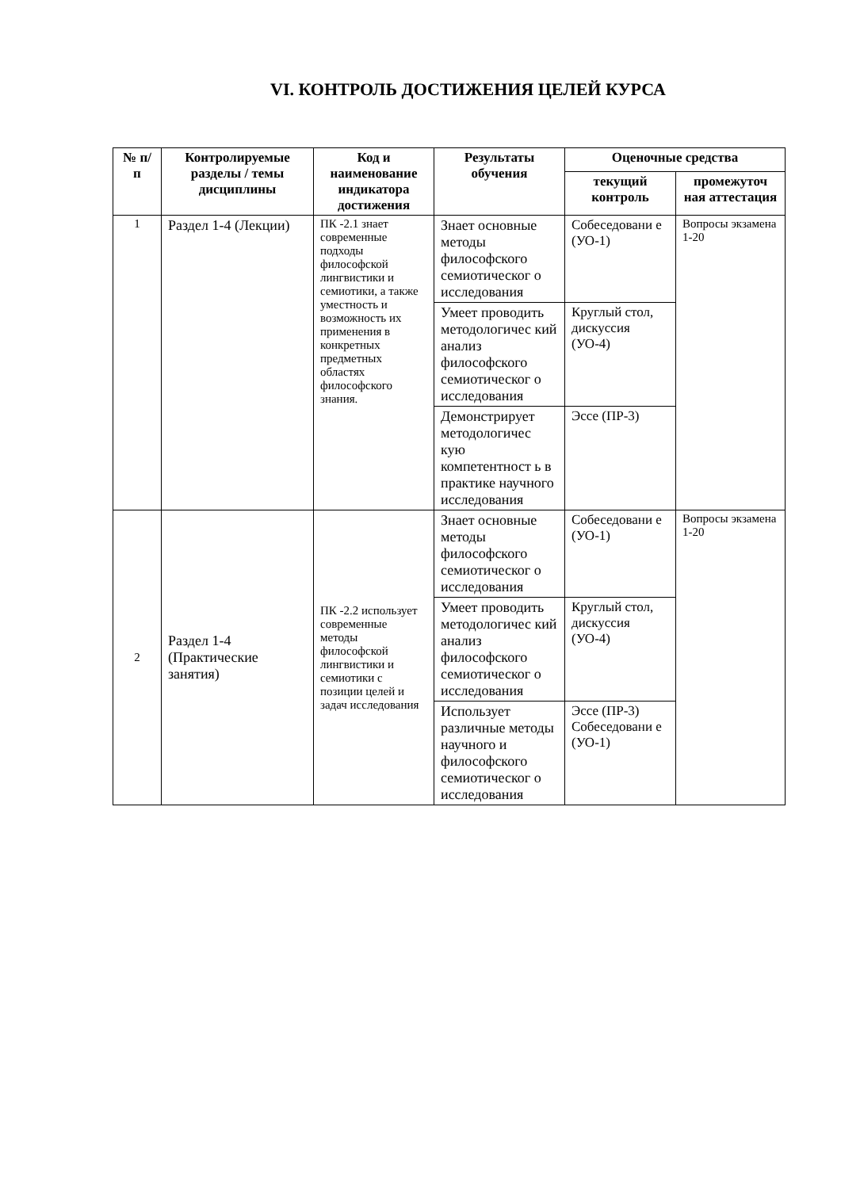VI. КОНТРОЛЬ ДОСТИЖЕНИЯ ЦЕЛЕЙ КУРСА
| № п/п | Контролируемые разделы / темы дисциплины | Код и наименование индикатора достижения | Результаты обучения | Оценочные средства | |
| --- | --- | --- | --- | --- | --- |
| | | | | текущий контроль | промежуточ ная аттестация |
| 1 | Раздел 1-4 (Лекции) | ПК -2.1 знает современные подходы философской лингвистики и семиотики, а также уместность и возможность их применения в конкретных предметных областях философского знания. | Знает основные методы философского семиотическог о исследования | Собеседовани е (УО-1) | Вопросы экзамена 1-20 |
| | | | Умеет проводить методологичес кий анализ философского семиотическог о исследования | Круглый стол, дискуссия (УО-4) | |
| | | | Демонстрирует методологичес кую компетентност ь в практике научного исследования | Эссе (ПР-3) | |
| 2 | Раздел 1-4 (Практические занятия) | ПК -2.2 использует современные методы философской лингвистики и семиотики с позиции целей и задач исследования | Знает основные методы философского семиотическог о исследования | Собеседовани е (УО-1) | Вопросы экзамена 1-20 |
| | | | Умеет проводить методологичес кий анализ философского семиотическог о исследования | Круглый стол, дискуссия (УО-4) | |
| | | | Использует различные методы научного и философского семиотическог о исследования | Эссе (ПР-3) Собеседовани е (УО-1) | |